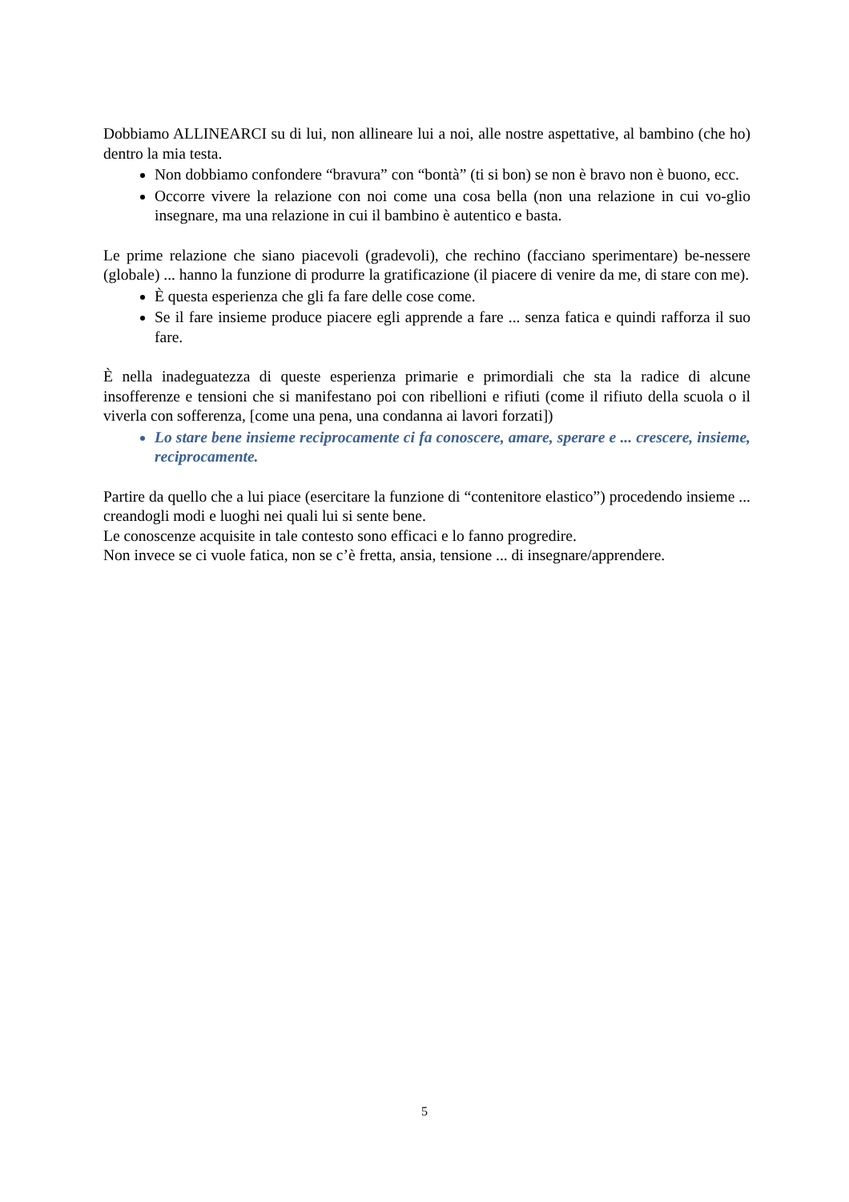Dobbiamo ALLINEARCI su di lui, non allineare lui a noi, alle nostre aspettative, al bambino (che ho) dentro la mia testa.
Non dobbiamo confondere “bravura” con “bontà” (ti si bon) se non è bravo non è buono, ecc.
Occorre vivere la relazione con noi come una cosa bella (non una relazione in cui vo-glio insegnare, ma una relazione in cui il bambino è autentico e basta.
Le prime relazione che siano piacevoli (gradevoli), che rechino (facciano sperimentare) be-nessere (globale) ... hanno la funzione di produrre la gratificazione (il piacere di venire da me, di stare con me).
È questa esperienza che gli fa fare delle cose come.
Se il fare insieme produce piacere egli apprende a fare ... senza fatica e quindi rafforza il suo fare.
È nella inadeguatezza di queste esperienza primarie e primordiali che sta la radice di alcune insofferenze e tensioni che si manifestano poi con ribellioni e rifiuti (come il rifiuto della scuola o il viverla con sofferenza, [come una pena, una condanna ai lavori forzati])
Lo stare bene insieme reciprocamente ci fa conoscere, amare, sperare e ... crescere, insieme, reciprocamente.
Partire da quello che a lui piace (esercitare la funzione di “contenitore elastico”) procedendo insieme ... creandogli modi e luoghi nei quali lui si sente bene.
Le conoscenze acquisite in tale contesto sono efficaci e lo fanno progredire.
Non invece se ci vuole fatica, non se c’è fretta, ansia, tensione ... di insegnare/apprendere.
5